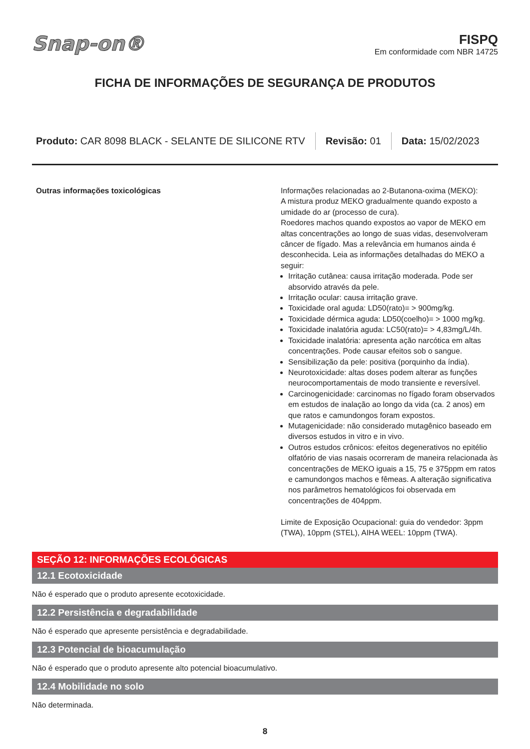Snap-on®
FISPQ
Em conformidade com NBR 14725
FICHA DE INFORMAÇÕES DE SEGURANÇA DE PRODUTOS
Produto: CAR 8098 BLACK - SELANTE DE SILICONE RTV
Revisão: 01 Data: 15/02/2023
Outras informações toxicológicas Informações relacionadas ao 2-Butanona-oxima (MEKO):
A mistura produz MEKO gradualmente quando exposto a umidade do ar (processo de cura).
Roedores machos quando expostos ao vapor de MEKO em altas concentrações ao longo de suas vidas, desenvolveram câncer de fígado. Mas a relevância em humanos ainda é desconhecida. Leia as informações detalhadas do MEKO a seguir:
Irritação cutânea: causa irritação moderada. Pode ser absorvido através da pele.
Irritação ocular: causa irritação grave.
Toxicidade oral aguda: LD50(rato)= > 900mg/kg.
Toxicidade dérmica aguda: LD50(coelho)= > 1000 mg/kg.
Toxicidade inalatória aguda: LC50(rato)= > 4,83mg/L/4h.
Toxicidade inalatória: apresenta ação narcótica em altas concentrações. Pode causar efeitos sob o sangue.
Sensibilização da pele: positiva (porquinho da índia).
Neurotoxicidade: altas doses podem alterar as funções neurocomportamentais de modo transiente e reversível.
Carcinogenicidade: carcinomas no fígado foram observados em estudos de inalação ao longo da vida (ca. 2 anos) em que ratos e camundongos foram expostos.
Mutagenicidade: não considerado mutagênico baseado em diversos estudos in vitro e in vivo.
Outros estudos crônicos: efeitos degenerativos no epitélio olfatório de vias nasais ocorreram de maneira relacionada às concentrações de MEKO iguais a 15, 75 e 375ppm em ratos e camundongos machos e fêmeas. A alteração significativa nos parâmetros hematológicos foi observada em concentrações de 404ppm.
Limite de Exposição Ocupacional: guia do vendedor: 3ppm (TWA), 10ppm (STEL), AIHA WEEL: 10ppm (TWA).
SEÇÃO 12: INFORMAÇÕES ECOLÓGICAS
12.1 Ecotoxicidade
Não é esperado que o produto apresente ecotoxicidade.
12.2 Persistência e degradabilidade
Não é esperado que apresente persistência e degradabilidade.
12.3 Potencial de bioacumulação
Não é esperado que o produto apresente alto potencial bioacumulativo.
12.4 Mobilidade no solo
Não determinada.
8